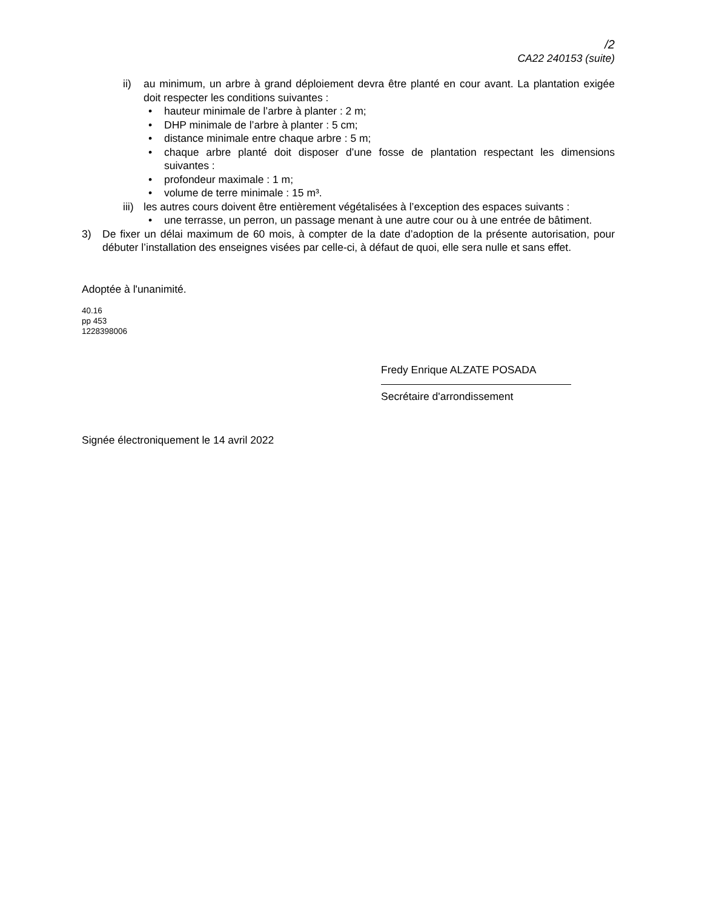/2
CA22 240153 (suite)
ii) au minimum, un arbre à grand déploiement devra être planté en cour avant. La plantation exigée doit respecter les conditions suivantes :
• hauteur minimale de l’arbre à planter : 2 m;
• DHP minimale de l’arbre à planter : 5 cm;
• distance minimale entre chaque arbre : 5 m;
• chaque arbre planté doit disposer d’une fosse de plantation respectant les dimensions suivantes :
• profondeur maximale : 1 m;
• volume de terre minimale : 15 m³.
iii) les autres cours doivent être entièrement végétalisées à l’exception des espaces suivants :
• une terrasse, un perron, un passage menant à une autre cour ou à une entrée de bâtiment.
3) De fixer un délai maximum de 60 mois, à compter de la date d’adoption de la présente autorisation, pour débuter l’installation des enseignes visées par celle-ci, à défaut de quoi, elle sera nulle et sans effet.
Adoptée à l'unanimité.
40.16
pp 453
1228398006
Fredy Enrique ALZATE POSADA
Secrétaire d'arrondissement
Signée électroniquement le 14 avril 2022